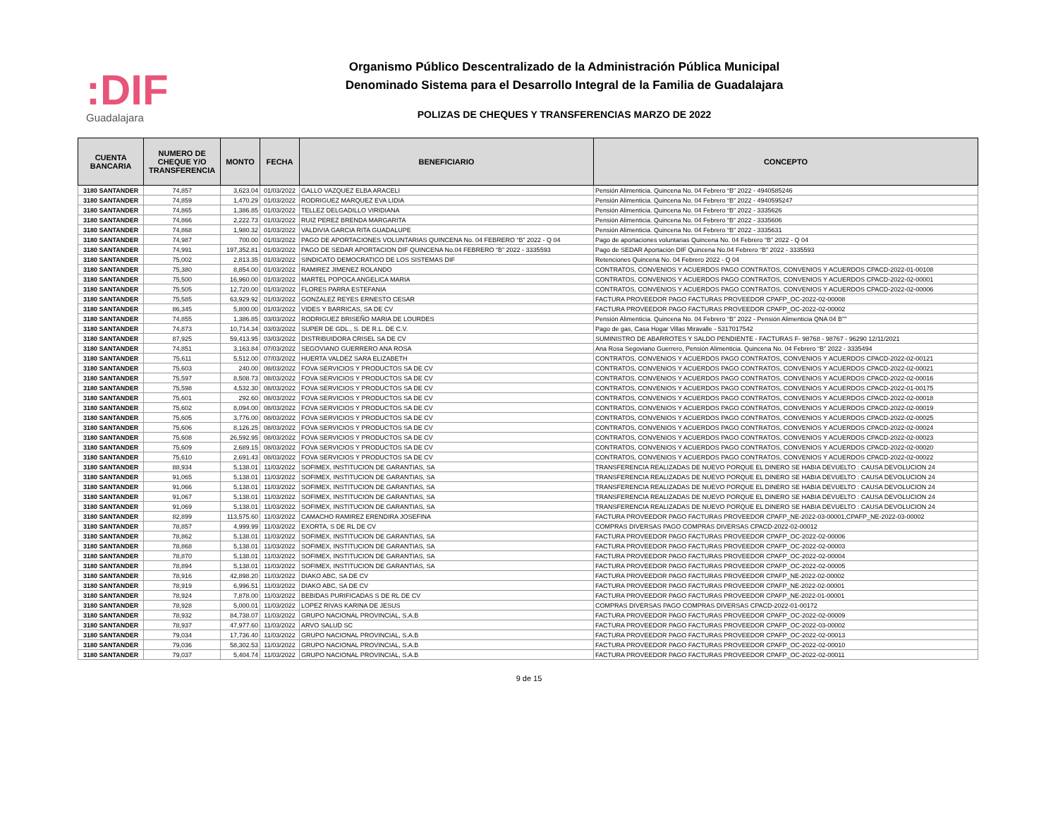:DIF
Guadalajara
Organismo Público Descentralizado de la Administración Pública Municipal
Denominado Sistema para el Desarrollo Integral de la Familia de Guadalajara
POLIZAS DE CHEQUES Y TRANSFERENCIAS MARZO DE 2022
| CUENTA BANCARIA | NUMERO DE CHEQUE Y/O TRANSFERENCIA | MONTO | FECHA | BENEFICIARIO | CONCEPTO |
| --- | --- | --- | --- | --- | --- |
| 3180 SANTANDER | 74,857 | 3,623.04 | 01/03/2022 | GALLO VAZQUEZ ELBA ARACELI | Pensión Alimenticia. Quincena No. 04 Febrero “B” 2022 - 4940585246 |
| 3180 SANTANDER | 74,859 | 1,470.29 | 01/03/2022 | RODRIGUEZ MARQUEZ EVA LIDIA | Pensión Alimenticia. Quincena No. 04 Febrero “B” 2022 - 4940595247 |
| 3180 SANTANDER | 74,865 | 1,386.85 | 01/03/2022 | TELLEZ DELGADILLO VIRIDIANA | Pensión Alimenticia. Quincena No. 04 Febrero “B” 2022 - 3335626 |
| 3180 SANTANDER | 74,866 | 2,222.73 | 01/03/2022 | RUIZ PEREZ BRENDA MARGARITA | Pensión Alimenticia. Quincena No. 04 Febrero “B” 2022 - 3335606 |
| 3180 SANTANDER | 74,868 | 1,980.32 | 01/03/2022 | VALDIVIA GARCIA RITA GUADALUPE | Pensión Alimenticia. Quincena No. 04 Febrero “B” 2022 - 3335631 |
| 3180 SANTANDER | 74,987 | 700.00 | 01/03/2022 | PAGO DE APORTACIONES VOLUNTARIAS QUINCENA No. 04 FEBRERO “B” 2022 - Q 04 | Pago de aportaciones voluntarias Quincena No. 04 Febrero “B” 2022 - Q 04 |
| 3180 SANTANDER | 74,991 | 197,352.81 | 01/03/2022 | PAGO DE SEDAR APORTACION DIF QUINCENA No.04 FEBRERO “B” 2022 - 3335593 | Pago de SEDAR Aportación DIF Quincena No.04 Febrero “B” 2022 - 3335593 |
| 3180 SANTANDER | 75,002 | 2,813.35 | 01/03/2022 | SINDICATO DEMOCRATICO DE LOS SISTEMAS DIF | Retenciones Quincena No. 04 Febrero 2022 - Q 04 |
| 3180 SANTANDER | 75,380 | 8,854.00 | 01/03/2022 | RAMIREZ JIMENEZ ROLANDO | CONTRATOS, CONVENIOS Y ACUERDOS PAGO CONTRATOS, CONVENIOS Y ACUERDOS CPACD-2022-01-00108 |
| 3180 SANTANDER | 75,500 | 16,960.00 | 01/03/2022 | MARTEL POPOCA ANGELICA MARIA | CONTRATOS, CONVENIOS Y ACUERDOS PAGO CONTRATOS, CONVENIOS Y ACUERDOS CPACD-2022-02-00001 |
| 3180 SANTANDER | 75,505 | 12,720.00 | 01/03/2022 | FLORES PARRA ESTEFANIA | CONTRATOS, CONVENIOS Y ACUERDOS PAGO CONTRATOS, CONVENIOS Y ACUERDOS CPACD-2022-02-00006 |
| 3180 SANTANDER | 75,585 | 63,929.92 | 01/03/2022 | GONZALEZ REYES ERNESTO CESAR | FACTURA PROVEEDOR PAGO FACTURAS PROVEEDOR CPAFP_OC-2022-02-00008 |
| 3180 SANTANDER | 86,345 | 5,800.00 | 01/03/2022 | VIDES Y BARRICAS, SA DE CV | FACTURA PROVEEDOR PAGO FACTURAS PROVEEDOR CPAFP_OC-2022-02-00002 |
| 3180 SANTANDER | 74,855 | 1,386.85 | 03/03/2022 | RODRIGUEZ BRISEÑO MARIA DE LOURDES | Pensión Alimenticia. Quincena No. 04 Febrero “B” 2022 - Pensión Alimenticia QNA 04 B"" |
| 3180 SANTANDER | 74,873 | 10,714.34 | 03/03/2022 | SUPER DE GDL., S. DE R.L. DE C.V. | Pago de gas, Casa Hogar Villas Miravalle - 5317017542 |
| 3180 SANTANDER | 87,925 | 59,413.95 | 03/03/2022 | DISTRIBUIDORA CRISEL SA DE CV | SUMINISTRO DE ABARROTES Y SALDO PENDIENTE - FACTURAS F- 98768 - 98767 - 96290 12/11/2021 |
| 3180 SANTANDER | 74,851 | 3,163.84 | 07/03/2022 | SEGOVIANO GUERRERO ANA ROSA | Ana Rosa Segoviano Guerrero, Pensión Alimenticia. Quincena No. 04 Febrero “B” 2022 - 3335494 |
| 3180 SANTANDER | 75,611 | 5,512.00 | 07/03/2022 | HUERTA VALDEZ SARA ELIZABETH | CONTRATOS, CONVENIOS Y ACUERDOS PAGO CONTRATOS, CONVENIOS Y ACUERDOS CPACD-2022-02-00121 |
| 3180 SANTANDER | 75,603 | 240.00 | 08/03/2022 | FOVA SERVICIOS Y PRODUCTOS SA DE CV | CONTRATOS, CONVENIOS Y ACUERDOS PAGO CONTRATOS, CONVENIOS Y ACUERDOS CPACD-2022-02-00021 |
| 3180 SANTANDER | 75,597 | 8,508.73 | 08/03/2022 | FOVA SERVICIOS Y PRODUCTOS SA DE CV | CONTRATOS, CONVENIOS Y ACUERDOS PAGO CONTRATOS, CONVENIOS Y ACUERDOS CPACD-2022-02-00016 |
| 3180 SANTANDER | 75,598 | 4,532.30 | 08/03/2022 | FOVA SERVICIOS Y PRODUCTOS SA DE CV | CONTRATOS, CONVENIOS Y ACUERDOS PAGO CONTRATOS, CONVENIOS Y ACUERDOS CPACD-2022-01-00175 |
| 3180 SANTANDER | 75,601 | 292.60 | 08/03/2022 | FOVA SERVICIOS Y PRODUCTOS SA DE CV | CONTRATOS, CONVENIOS Y ACUERDOS PAGO CONTRATOS, CONVENIOS Y ACUERDOS CPACD-2022-02-00018 |
| 3180 SANTANDER | 75,602 | 8,094.00 | 08/03/2022 | FOVA SERVICIOS Y PRODUCTOS SA DE CV | CONTRATOS, CONVENIOS Y ACUERDOS PAGO CONTRATOS, CONVENIOS Y ACUERDOS CPACD-2022-02-00019 |
| 3180 SANTANDER | 75,605 | 3,776.00 | 08/03/2022 | FOVA SERVICIOS Y PRODUCTOS SA DE CV | CONTRATOS, CONVENIOS Y ACUERDOS PAGO CONTRATOS, CONVENIOS Y ACUERDOS CPACD-2022-02-00025 |
| 3180 SANTANDER | 75,606 | 8,126.25 | 08/03/2022 | FOVA SERVICIOS Y PRODUCTOS SA DE CV | CONTRATOS, CONVENIOS Y ACUERDOS PAGO CONTRATOS, CONVENIOS Y ACUERDOS CPACD-2022-02-00024 |
| 3180 SANTANDER | 75,608 | 26,592.95 | 08/03/2022 | FOVA SERVICIOS Y PRODUCTOS SA DE CV | CONTRATOS, CONVENIOS Y ACUERDOS PAGO CONTRATOS, CONVENIOS Y ACUERDOS CPACD-2022-02-00023 |
| 3180 SANTANDER | 75,609 | 2,689.15 | 08/03/2022 | FOVA SERVICIOS Y PRODUCTOS SA DE CV | CONTRATOS, CONVENIOS Y ACUERDOS PAGO CONTRATOS, CONVENIOS Y ACUERDOS CPACD-2022-02-00020 |
| 3180 SANTANDER | 75,610 | 2,691.43 | 08/03/2022 | FOVA SERVICIOS Y PRODUCTOS SA DE CV | CONTRATOS, CONVENIOS Y ACUERDOS PAGO CONTRATOS, CONVENIOS Y ACUERDOS CPACD-2022-02-00022 |
| 3180 SANTANDER | 88,934 | 5,138.01 | 11/03/2022 | SOFIMEX, INSTITUCION DE GARANTIAS, SA | TRANSFERENCIA REALIZADAS DE NUEVO PORQUE EL DINERO SE HABIA DEVUELTO : CAUSA DEVOLUCION 24 |
| 3180 SANTANDER | 91,065 | 5,138.01 | 11/03/2022 | SOFIMEX, INSTITUCION DE GARANTIAS, SA | TRANSFERENCIA REALIZADAS DE NUEVO PORQUE EL DINERO SE HABIA DEVUELTO : CAUSA DEVOLUCION 24 |
| 3180 SANTANDER | 91,066 | 5,138.01 | 11/03/2022 | SOFIMEX, INSTITUCION DE GARANTIAS, SA | TRANSFERENCIA REALIZADAS DE NUEVO PORQUE EL DINERO SE HABIA DEVUELTO : CAUSA DEVOLUCION 24 |
| 3180 SANTANDER | 91,067 | 5,138.01 | 11/03/2022 | SOFIMEX, INSTITUCION DE GARANTIAS, SA | TRANSFERENCIA REALIZADAS DE NUEVO PORQUE EL DINERO SE HABIA DEVUELTO : CAUSA DEVOLUCION 24 |
| 3180 SANTANDER | 91,069 | 5,138.01 | 11/03/2022 | SOFIMEX, INSTITUCION DE GARANTIAS, SA | TRANSFERENCIA REALIZADAS DE NUEVO PORQUE EL DINERO SE HABIA DEVUELTO : CAUSA DEVOLUCION 24 |
| 3180 SANTANDER | 82,899 | 113,575.60 | 11/03/2022 | CAMACHO RAMIREZ ERENDIRA JOSEFINA | FACTURA PROVEEDOR PAGO FACTURAS PROVEEDOR CPAFP_NE-2022-03-00001,CPAFP_NE-2022-03-00002 |
| 3180 SANTANDER | 78,857 | 4,999.99 | 11/03/2022 | EXORTA, S DE RL DE CV | COMPRAS DIVERSAS PAGO COMPRAS DIVERSAS CPACD-2022-02-00012 |
| 3180 SANTANDER | 78,862 | 5,138.01 | 11/03/2022 | SOFIMEX, INSTITUCION DE GARANTIAS, SA | FACTURA PROVEEDOR PAGO FACTURAS PROVEEDOR CPAFP_OC-2022-02-00006 |
| 3180 SANTANDER | 78,868 | 5,138.01 | 11/03/2022 | SOFIMEX, INSTITUCION DE GARANTIAS, SA | FACTURA PROVEEDOR PAGO FACTURAS PROVEEDOR CPAFP_OC-2022-02-00003 |
| 3180 SANTANDER | 78,870 | 5,138.01 | 11/03/2022 | SOFIMEX, INSTITUCION DE GARANTIAS, SA | FACTURA PROVEEDOR PAGO FACTURAS PROVEEDOR CPAFP_OC-2022-02-00004 |
| 3180 SANTANDER | 78,894 | 5,138.01 | 11/03/2022 | SOFIMEX, INSTITUCION DE GARANTIAS, SA | FACTURA PROVEEDOR PAGO FACTURAS PROVEEDOR CPAFP_OC-2022-02-00005 |
| 3180 SANTANDER | 78,916 | 42,898.20 | 11/03/2022 | DIAKO ABC, SA DE CV | FACTURA PROVEEDOR PAGO FACTURAS PROVEEDOR CPAFP_NE-2022-02-00002 |
| 3180 SANTANDER | 78,919 | 6,996.51 | 11/03/2022 | DIAKO ABC, SA DE CV | FACTURA PROVEEDOR PAGO FACTURAS PROVEEDOR CPAFP_NE-2022-02-00001 |
| 3180 SANTANDER | 78,924 | 7,878.00 | 11/03/2022 | BEBIDAS PURIFICADAS S DE RL DE CV | FACTURA PROVEEDOR PAGO FACTURAS PROVEEDOR CPAFP_NE-2022-01-00001 |
| 3180 SANTANDER | 78,928 | 5,000.01 | 11/03/2022 | LOPEZ RIVAS KARINA DE JESUS | COMPRAS DIVERSAS PAGO COMPRAS DIVERSAS CPACD-2022-01-00172 |
| 3180 SANTANDER | 78,932 | 84,738.07 | 11/03/2022 | GRUPO NACIONAL PROVINCIAL, S.A.B | FACTURA PROVEEDOR PAGO FACTURAS PROVEEDOR CPAFP_OC-2022-02-00009 |
| 3180 SANTANDER | 78,937 | 47,977.60 | 11/03/2022 | ARVO SALUD SC | FACTURA PROVEEDOR PAGO FACTURAS PROVEEDOR CPAFP_OC-2022-03-00002 |
| 3180 SANTANDER | 79,034 | 17,736.40 | 11/03/2022 | GRUPO NACIONAL PROVINCIAL, S.A.B | FACTURA PROVEEDOR PAGO FACTURAS PROVEEDOR CPAFP_OC-2022-02-00013 |
| 3180 SANTANDER | 79,036 | 58,302.53 | 11/03/2022 | GRUPO NACIONAL PROVINCIAL, S.A.B | FACTURA PROVEEDOR PAGO FACTURAS PROVEEDOR CPAFP_OC-2022-02-00010 |
| 3180 SANTANDER | 79,037 | 5,404.74 | 11/03/2022 | GRUPO NACIONAL PROVINCIAL, S.A.B | FACTURA PROVEEDOR PAGO FACTURAS PROVEEDOR CPAFP_OC-2022-02-00011 |
9 de 15